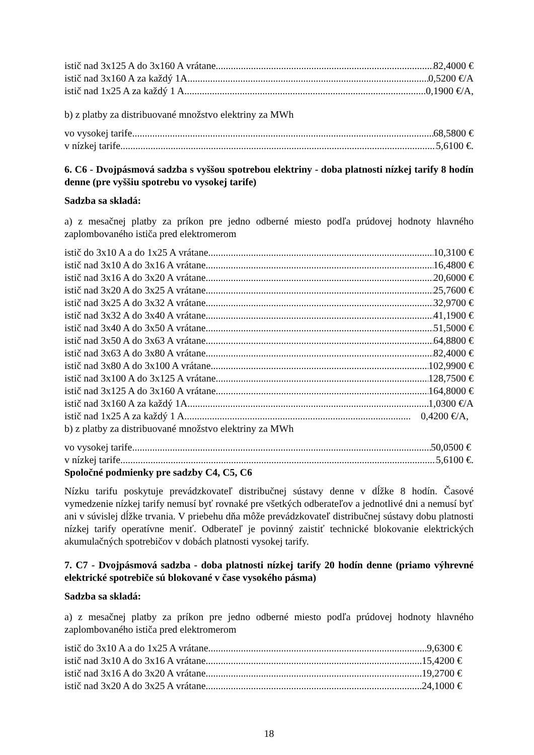istič nad 3x125 A do 3x160 A vrátane 82,4000 €
istič nad 3x160 A za každý 1A 0,5200 €/A
istič nad 1x25 A za každý 1 A 0,1900 €/A,
b) z platby za distribuované množstvo elektriny za MWh
vo vysokej tarife 68,5800 €
v nízkej tarife 5,6100 €.
6. C6 - Dvojpásmová sadzba s vyššou spotrebou elektriny - doba platnosti nízkej tarify 8 hodín denne (pre vyššiu spotrebu vo vysokej tarife)
Sadzba sa skladá:
a) z mesačnej platby za príkon pre jedno odberné miesto podľa prúdovej hodnoty hlavného zaplombovaného ističa pred elektromerom
istič do 3x10 A a do 1x25 A vrátane 10,3100 €
istič nad 3x10 A do 3x16 A vrátane 16,4800 €
istič nad 3x16 A do 3x20 A vrátane 20,6000 €
istič nad 3x20 A do 3x25 A vrátane 25,7600 €
istič nad 3x25 A do 3x32 A vrátane 32,9700 €
istič nad 3x32 A do 3x40 A vrátane 41,1900 €
istič nad 3x40 A do 3x50 A vrátane 51,5000 €
istič nad 3x50 A do 3x63 A vrátane 64,8800 €
istič nad 3x63 A do 3x80 A vrátane 82,4000 €
istič nad 3x80 A do 3x100 A vrátane 102,9900 €
istič nad 3x100 A do 3x125 A vrátane 128,7500 €
istič nad 3x125 A do 3x160 A vrátane 164,8000 €
istič nad 3x160 A za každý 1A 1,0300 €/A
istič nad 1x25 A za každý 1 A 0,4200 €/A,
b) z platby za distribuované množstvo elektriny za MWh
vo vysokej tarife 50,0500 €
v nízkej tarife 5,6100 €.
Spoločné podmienky pre sadzby C4, C5, C6
Nízku tarifu poskytuje prevádzkovateľ distribučnej sústavy denne v dĺžke 8 hodín. Časové vymedzenie nízkej tarify nemusí byť rovnaké pre všetkých odberateľov a jednotlivé dni a nemusí byť ani v súvislej dĺžke trvania. V priebehu dňa môže prevádzkovateľ distribučnej sústavy dobu platnosti nízkej tarify operatívne meniť. Odberateľ je povinný zaistiť technické blokovanie elektrických akumulačných spotrebičov v dobách platnosti vysokej tarify.
7. C7 - Dvojpásmová sadzba - doba platnosti nízkej tarify 20 hodín denne (priamo výhrevné elektrické spotrebiče sú blokované v čase vysokého pásma)
Sadzba sa skladá:
a) z mesačnej platby za príkon pre jedno odberné miesto podľa prúdovej hodnoty hlavného zaplombovaného ističa pred elektromerom
istič do 3x10 A a do 1x25 A vrátane 9,6300 €
istič nad 3x10 A do 3x16 A vrátane 15,4200 €
istič nad 3x16 A do 3x20 A vrátane 19,2700 €
istič nad 3x20 A do 3x25 A vrátane 24,1000 €
18